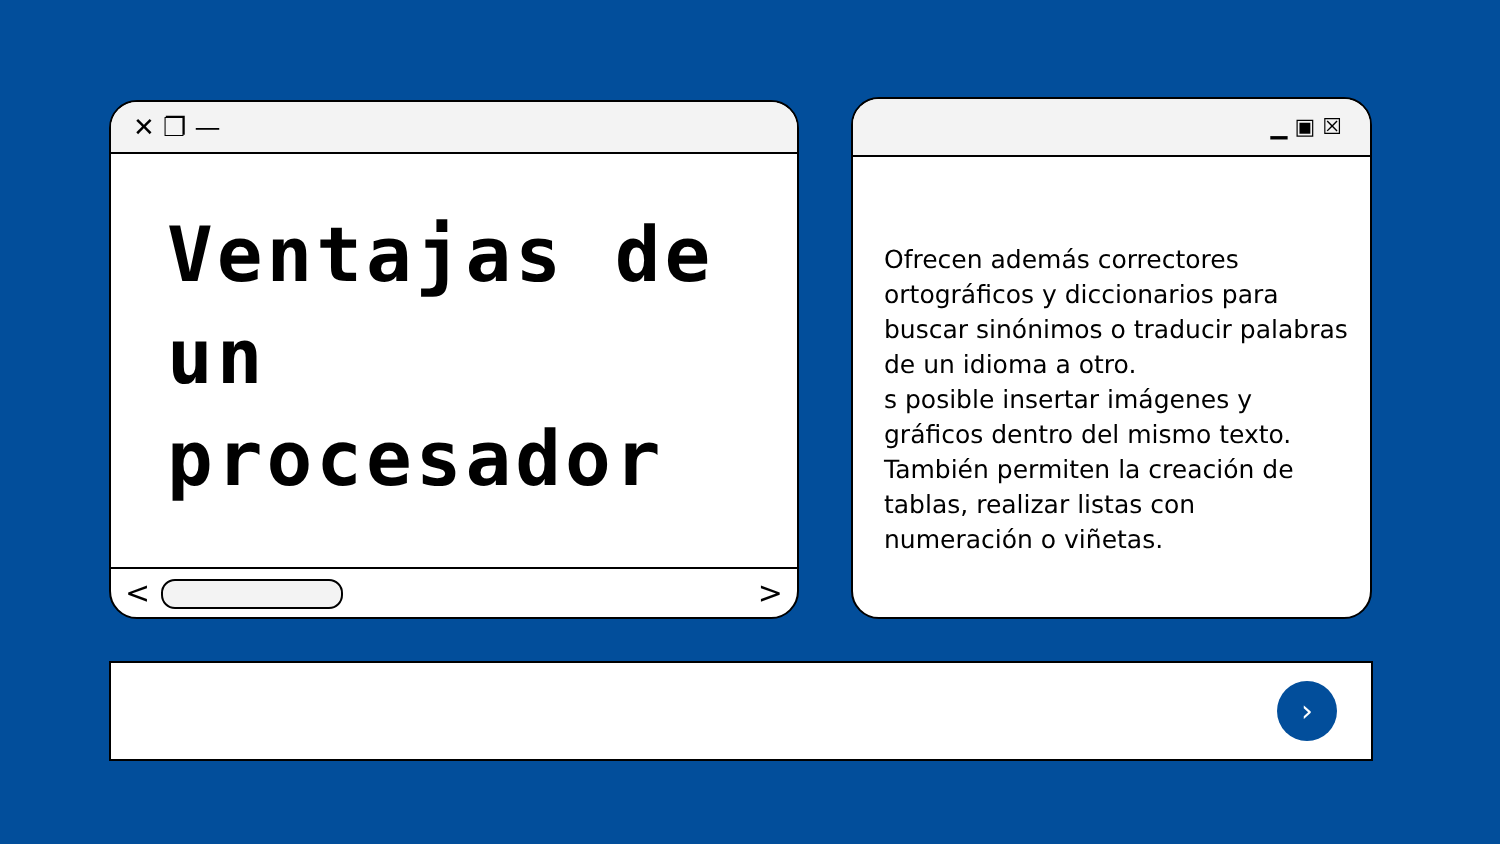✕ ❐ —
Ventajas de
un
procesador
< >
▁ ▣ ☒
Ofrecen además correctores ortográficos y diccionarios para buscar sinónimos o traducir palabras de un idioma a otro.
s posible insertar imágenes y gráficos dentro del mismo texto. También permiten la creación de tablas, realizar listas con numeración o viñetas.
›